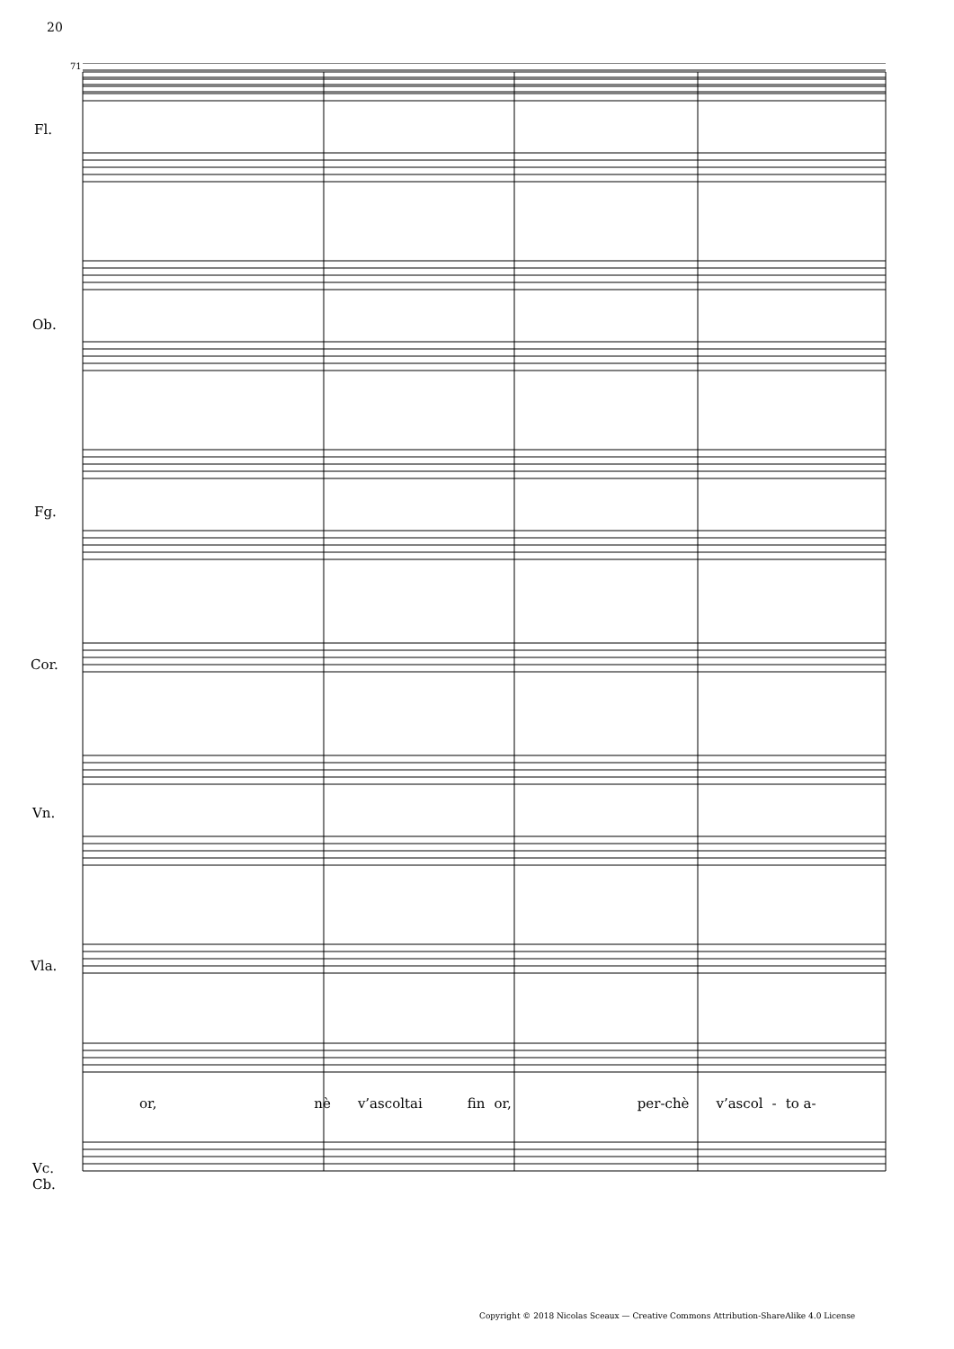20
71
Fl.
Ob.
Fg.
Cor.
Vn.
Vla.
Vc.
Cb.
or, nè v’ascoltai fin or, per-chè v’ascol - to a-
Copyright © 2018 Nicolas Sceaux — Creative Commons Attribution-ShareAlike 4.0 License